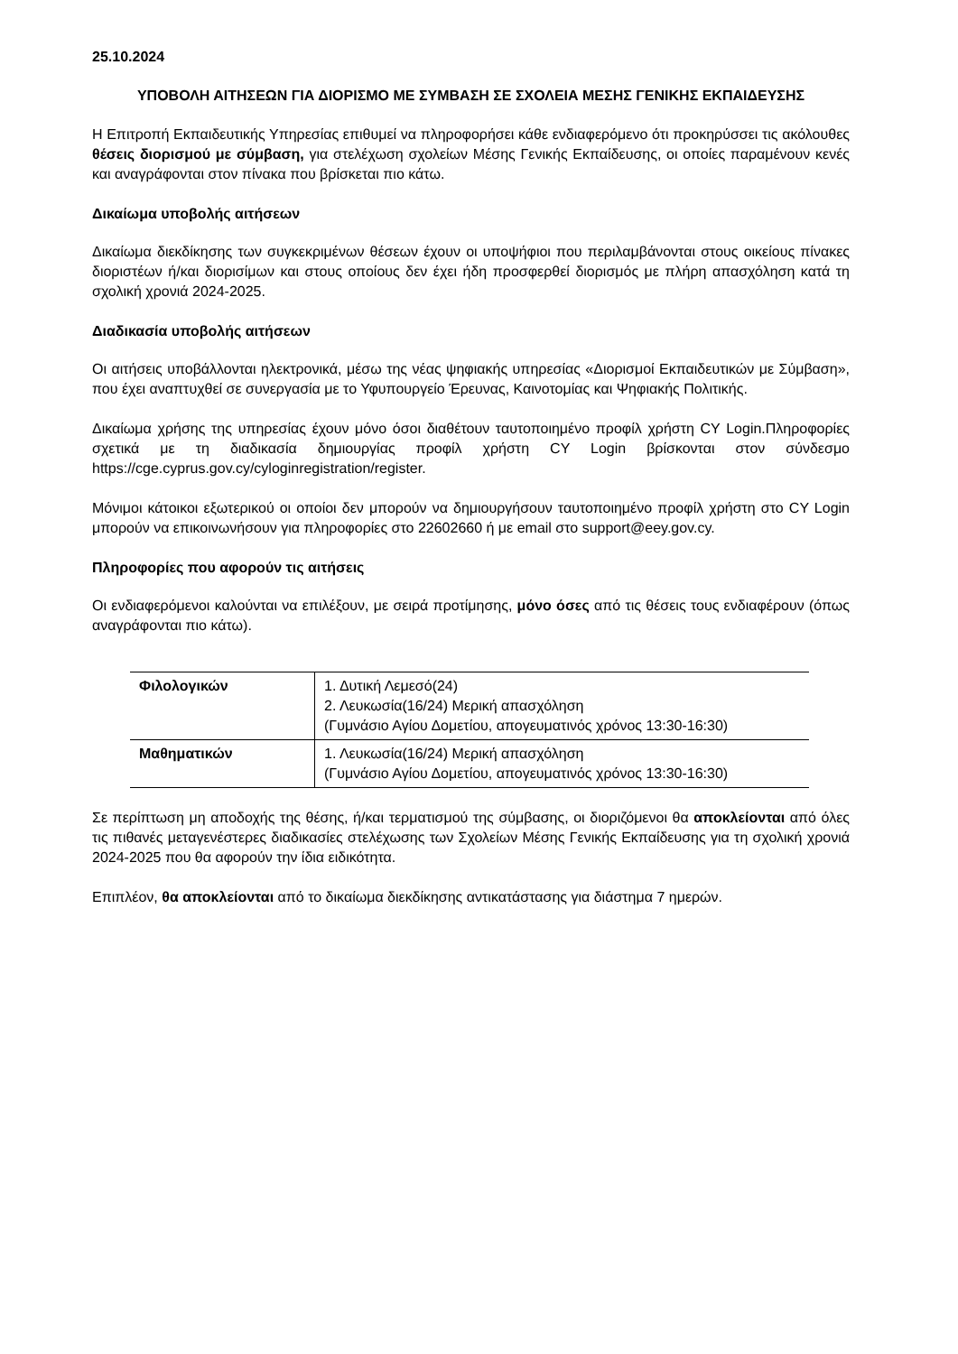25.10.2024
ΥΠΟΒΟΛΗ ΑΙΤΗΣΕΩΝ ΓΙΑ ΔΙΟΡΙΣΜΟ ΜΕ ΣΥΜΒΑΣΗ ΣΕ ΣΧΟΛΕΙΑ ΜΕΣΗΣ ΓΕΝΙΚΗΣ ΕΚΠΑΙΔΕΥΣΗΣ
Η Επιτροπή Εκπαιδευτικής Υπηρεσίας επιθυμεί να πληροφορήσει κάθε ενδιαφερόμενο ότι προκηρύσσει τις ακόλουθες θέσεις διορισμού με σύμβαση, για στελέχωση σχολείων Μέσης Γενικής Εκπαίδευσης, οι οποίες παραμένουν κενές και αναγράφονται στον πίνακα που βρίσκεται πιο κάτω.
Δικαίωμα υποβολής αιτήσεων
Δικαίωμα διεκδίκησης των συγκεκριμένων θέσεων έχουν οι υποψήφιοι που περιλαμβάνονται στους οικείους πίνακες διοριστέων ή/και διορισίμων και στους οποίους δεν έχει ήδη προσφερθεί διορισμός με πλήρη απασχόληση κατά τη σχολική χρονιά 2024-2025.
Διαδικασία υποβολής αιτήσεων
Οι αιτήσεις υποβάλλονται ηλεκτρονικά, μέσω της νέας ψηφιακής υπηρεσίας «Διορισμοί Εκπαιδευτικών με Σύμβαση», που έχει αναπτυχθεί σε συνεργασία με το Υφυπουργείο Έρευνας, Καινοτομίας και Ψηφιακής Πολιτικής.
Δικαίωμα χρήσης της υπηρεσίας έχουν μόνο όσοι διαθέτουν ταυτοποιημένο προφίλ χρήστη CY Login.Πληροφορίες σχετικά με τη διαδικασία δημιουργίας προφίλ χρήστη CY Login βρίσκονται στον σύνδεσμο https://cge.cyprus.gov.cy/cyloginregistration/register.
Μόνιμοι κάτοικοι εξωτερικού οι οποίοι δεν μπορούν να δημιουργήσουν ταυτοποιημένο προφίλ χρήστη στο CY Login μπορούν να επικοινωνήσουν για πληροφορίες στο 22602660 ή με email στο support@eey.gov.cy.
Πληροφορίες που αφορούν τις αιτήσεις
Οι ενδιαφερόμενοι καλούνται να επιλέξουν, με σειρά προτίμησης, μόνο όσες από τις θέσεις τους ενδιαφέρουν (όπως αναγράφονται πιο κάτω).
| Φιλολογικών | 1. Δυτική Λεμεσό(24) 2. Λευκωσία(16/24) Μερική απασχόληση (Γυμνάσιο Αγίου Δομετίου, απογευματινός χρόνος 13:30-16:30) |
| Μαθηματικών | 1. Λευκωσία(16/24) Μερική απασχόληση (Γυμνάσιο Αγίου Δομετίου, απογευματινός χρόνος 13:30-16:30) |
Σε περίπτωση μη αποδοχής της θέσης, ή/και τερματισμού της σύμβασης, οι διοριζόμενοι θα αποκλείονται από όλες τις πιθανές μεταγενέστερες διαδικασίες στελέχωσης των Σχολείων Μέσης Γενικής Εκπαίδευσης για τη σχολική χρονιά 2024-2025 που θα αφορούν την ίδια ειδικότητα.
Επιπλέον, θα αποκλείονται από το δικαίωμα διεκδίκησης αντικατάστασης για διάστημα 7 ημερών.